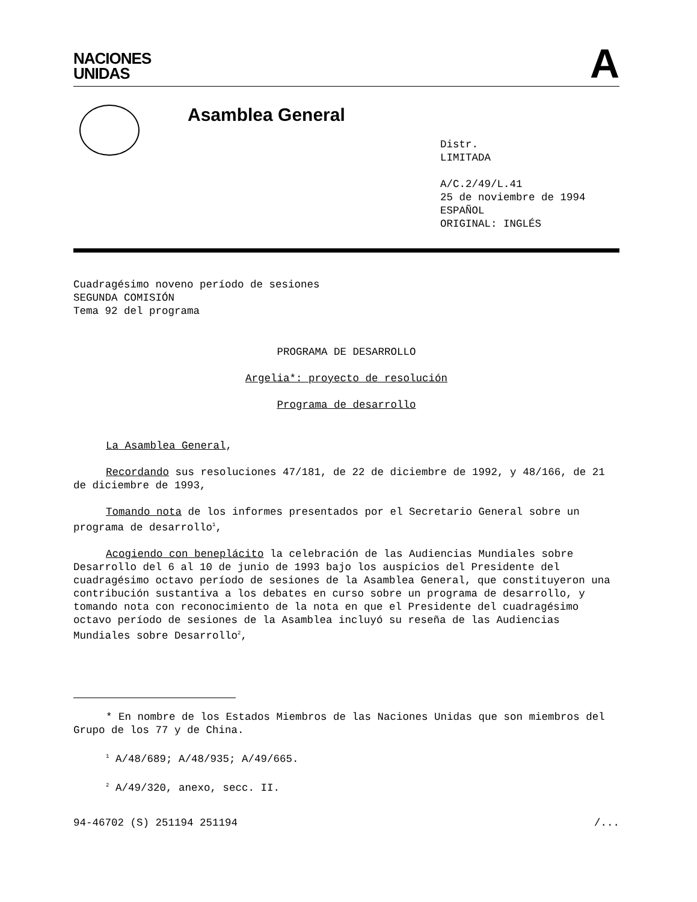NACIONES
UNIDAS
A
Asamblea General
Distr.
LIMITADA
A/C.2/49/L.41
25 de noviembre de 1994
ESPAÑOL
ORIGINAL: INGLÉS
Cuadragésimo noveno período de sesiones
SEGUNDA COMISIÓN
Tema 92 del programa
PROGRAMA DE DESARROLLO
Argelia*: proyecto de resolución
Programa de desarrollo
La Asamblea General,
Recordando sus resoluciones 47/181, de 22 de diciembre de 1992, y 48/166, de 21 de diciembre de 1993,
Tomando nota de los informes presentados por el Secretario General sobre un programa de desarrollo<sup>1</sup>,
Acogiendo con beneplácito la celebración de las Audiencias Mundiales sobre Desarrollo del 6 al 10 de junio de 1993 bajo los auspicios del Presidente del cuadragésimo octavo período de sesiones de la Asamblea General, que constituyeron una contribución sustantiva a los debates en curso sobre un programa de desarrollo, y tomando nota con reconocimiento de la nota en que el Presidente del cuadragésimo octavo período de sesiones de la Asamblea incluyó su reseña de las Audiencias Mundiales sobre Desarrollo<sup>2</sup>,
* En nombre de los Estados Miembros de las Naciones Unidas que son miembros del Grupo de los 77 y de China.
<sup>1</sup> A/48/689; A/48/935; A/49/665.
<sup>2</sup> A/49/320, anexo, secc. II.
94-46702 (S) 251194 251194 /...